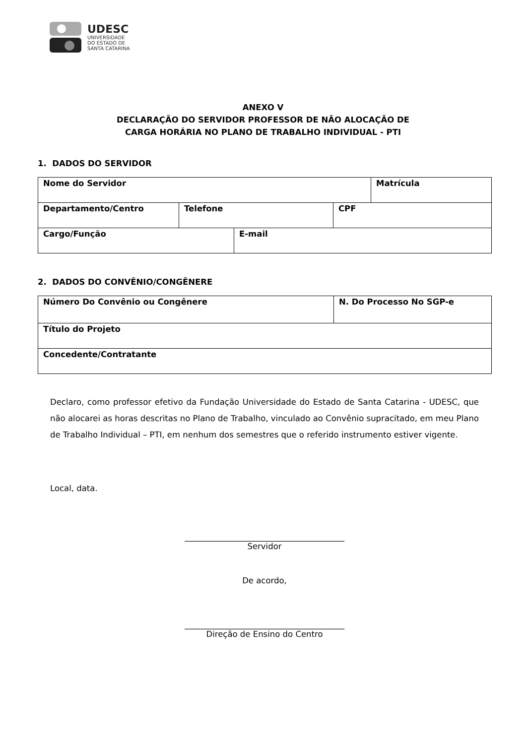UDESC
UNIVERSIDADE
DO ESTADO DE
SANTA CATARINA
ANEXO V
DECLARAÇÃO DO SERVIDOR PROFESSOR DE NÃO ALOCAÇÃO DE
CARGA HORÁRIA NO PLANO DE TRABALHO INDIVIDUAL - PTI
1. DADOS DO SERVIDOR
| Nome do Servidor | | | | Matrícula |
| Departamento/Centro | Telefone | | CPF | |
| Cargo/Função | | E-mail | | |
2. DADOS DO CONVÊNIO/CONGÊNERE
| Número Do Convênio ou Congênere | N. Do Processo No SGP-e |
| Título do Projeto | |
| Concedente/Contratante | |
Declaro, como professor efetivo da Fundação Universidade do Estado de Santa Catarina - UDESC, que não alocarei as horas descritas no Plano de Trabalho, vinculado ao Convênio supracitado, em meu Plano de Trabalho Individual – PTI, em nenhum dos semestres que o referido instrumento estiver vigente.
Local, data.
_______________________________________
Servidor
De acordo,
_______________________________________
Direção de Ensino do Centro